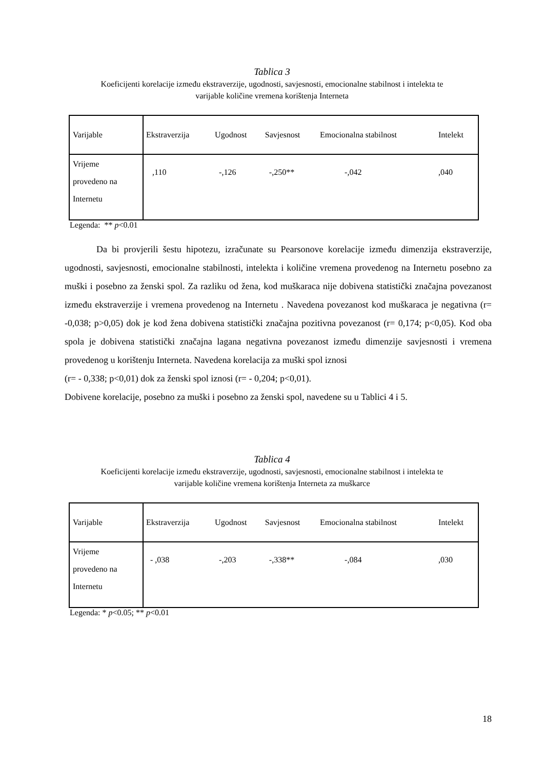Tablica 3
Koeficijenti korelacije između ekstraverzije, ugodnosti, savjesnosti, emocionalne stabilnost i intelekta te
varijable količine vremena korištenja Interneta
| Varijable | Ekstraverzija | Ugodnost | Savjesnost | Emocionalna stabilnost | Intelekt |
| Vrijeme provedeno na Internetu | ,110 | -,126 | -,250** | -,042 | ,040 |
Legenda: ** p<0.01
Da bi provjerili šestu hipotezu, izračunate su Pearsonove korelacije između dimenzija ekstraverzije, ugodnosti, savjesnosti, emocionalne stabilnosti, intelekta i količine vremena provedenog na Internetu posebno za muški i posebno za ženski spol. Za razliku od žena, kod muškaraca nije dobivena statistički značajna povezanost između ekstraverzije i vremena provedenog na Internetu . Navedena povezanost kod muškaraca je negativna (r= -0,038; p>0,05) dok je kod žena dobivena statistički značajna pozitivna povezanost (r= 0,174; p<0,05). Kod oba spola je dobivena statistički značajna lagana negativna povezanost između dimenzije savjesnosti i vremena provedenog u korištenju Interneta. Navedena korelacija za muški spol iznosi
(r= - 0,338; p<0,01) dok za ženski spol iznosi (r= - 0,204; p<0,01).
Dobivene korelacije, posebno za muški i posebno za ženski spol, navedene su u Tablici 4 i 5.
Tablica 4
Koeficijenti korelacije između ekstraverzije, ugodnosti, savjesnosti, emocionalne stabilnost i intelekta te
varijable količine vremena korištenja Interneta za muškarce
| Varijable | Ekstraverzija | Ugodnost | Savjesnost | Emocionalna stabilnost | Intelekt |
| Vrijeme provedeno na Internetu | - ,038 | -,203 | -,338** | -,084 | ,030 |
Legenda: * p<0.05; ** p<0.01
18